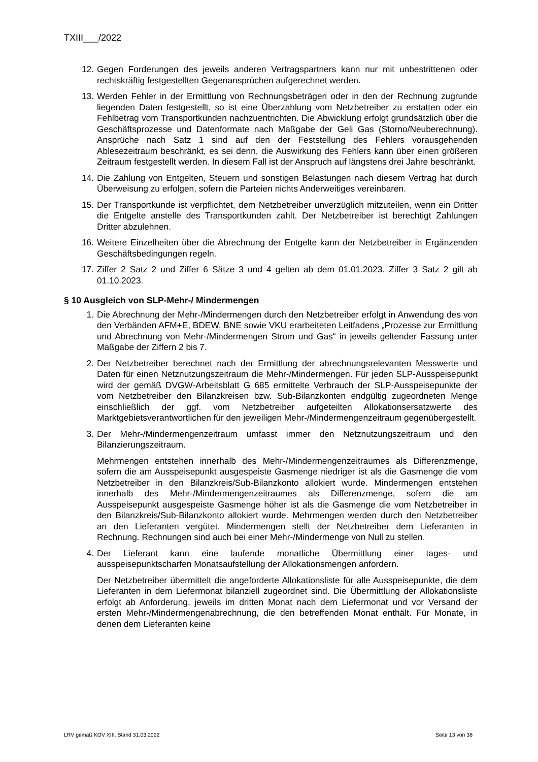TXIII___/2022
12. Gegen Forderungen des jeweils anderen Vertragspartners kann nur mit unbestrittenen oder rechtskräftig festgestellten Gegenansprüchen aufgerechnet werden.
13. Werden Fehler in der Ermittlung von Rechnungsbeträgen oder in den der Rechnung zugrunde liegenden Daten festgestellt, so ist eine Überzahlung vom Netzbetreiber zu erstatten oder ein Fehlbetrag vom Transportkunden nachzuentrichten. Die Abwicklung erfolgt grundsätzlich über die Geschäftsprozesse und Datenformate nach Maßgabe der Geli Gas (Storno/Neuberechnung). Ansprüche nach Satz 1 sind auf den der Feststellung des Fehlers vorausgehenden Ablesezeitraum beschränkt, es sei denn, die Auswirkung des Fehlers kann über einen größeren Zeitraum festgestellt werden. In diesem Fall ist der Anspruch auf längstens drei Jahre beschränkt.
14. Die Zahlung von Entgelten, Steuern und sonstigen Belastungen nach diesem Vertrag hat durch Überweisung zu erfolgen, sofern die Parteien nichts Anderweitiges vereinbaren.
15. Der Transportkunde ist verpflichtet, dem Netzbetreiber unverzüglich mitzuteilen, wenn ein Dritter die Entgelte anstelle des Transportkunden zahlt. Der Netzbetreiber ist berechtigt Zahlungen Dritter abzulehnen.
16. Weitere Einzelheiten über die Abrechnung der Entgelte kann der Netzbetreiber in Ergänzenden Geschäftsbedingungen regeln.
17. Ziffer 2 Satz 2 und Ziffer 6 Sätze 3 und 4 gelten ab dem 01.01.2023. Ziffer 3 Satz 2 gilt ab 01.10.2023.
§ 10 Ausgleich von SLP-Mehr-/ Mindermengen
1. Die Abrechnung der Mehr-/Mindermengen durch den Netzbetreiber erfolgt in Anwendung des von den Verbänden AFM+E, BDEW, BNE sowie VKU erarbeiteten Leitfadens „Prozesse zur Ermittlung und Abrechnung von Mehr-/Mindermengen Strom und Gas“ in jeweils geltender Fassung unter Maßgabe der Ziffern 2 bis 7.
2. Der Netzbetreiber berechnet nach der Ermittlung der abrechnungsrelevanten Messwerte und Daten für einen Netznutzungszeitraum die Mehr-/Mindermengen. Für jeden SLP-Ausspeisepunkt wird der gemäß DVGW-Arbeitsblatt G 685 ermittelte Verbrauch der SLP-Ausspeisepunkte der vom Netzbetreiber den Bilanzkreisen bzw. Sub-Bilanzkonten endgültig zugeordneten Menge einschließlich der ggf. vom Netzbetreiber aufgeteilten Allokationsersatzwerte des Marktgebietsverantwortlichen für den jeweiligen Mehr-/Mindermengenzeitraum gegenübergestellt.
3. Der Mehr-/Mindermengenzeitraum umfasst immer den Netznutzungszeitraum und den Bilanzierungszeitraum.
Mehrmengen entstehen innerhalb des Mehr-/Mindermengenzeitraumes als Differenzmenge, sofern die am Ausspeisepunkt ausgespeiste Gasmenge niedriger ist als die Gasmenge die vom Netzbetreiber in den Bilanzkreis/Sub-Bilanzkonto allokiert wurde. Mindermengen entstehen innerhalb des Mehr-/Mindermengenzeitraumes als Differenzmenge, sofern die am Ausspeisepunkt ausgespeiste Gasmenge höher ist als die Gasmenge die vom Netzbetreiber in den Bilanzkreis/Sub-Bilanzkonto allokiert wurde. Mehrmengen werden durch den Netzbetreiber an den Lieferanten vergütet. Mindermengen stellt der Netzbetreiber dem Lieferanten in Rechnung. Rechnungen sind auch bei einer Mehr-/Mindermenge von Null zu stellen.
4. Der Lieferant kann eine laufende monatliche Übermittlung einer tages- und ausspeisepunktscharfen Monatsaufstellung der Allokationsmengen anfordern.
Der Netzbetreiber übermittelt die angeforderte Allokationsliste für alle Ausspeisepunkte, die dem Lieferanten in dem Liefermonat bilanziell zugeordnet sind. Die Übermittlung der Allokationsliste erfolgt ab Anforderung, jeweils im dritten Monat nach dem Liefermonat und vor Versand der ersten Mehr-/Mindermengenabrechnung, die den betreffenden Monat enthält. Für Monate, in denen dem Lieferanten keine
LRV gemäß KOV XIII, Stand 31.03.2022 Seite 13 von 38